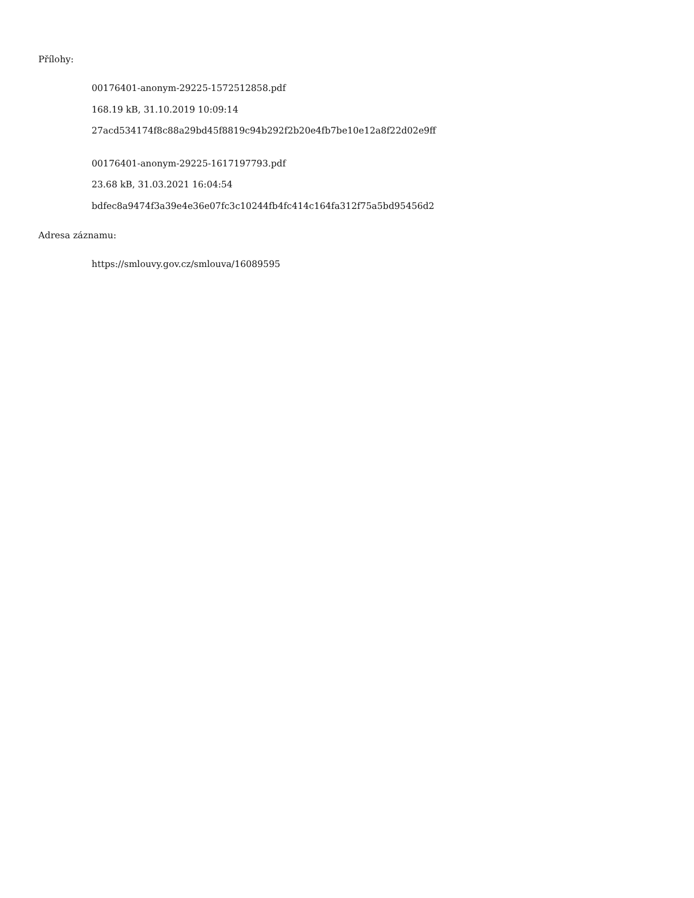Přílohy:
00176401-anonym-29225-1572512858.pdf
168.19 kB, 31.10.2019 10:09:14
27acd534174f8c88a29bd45f8819c94b292f2b20e4fb7be10e12a8f22d02e9ff
00176401-anonym-29225-1617197793.pdf
23.68 kB, 31.03.2021 16:04:54
bdfec8a9474f3a39e4e36e07fc3c10244fb4fc414c164fa312f75a5bd95456d2
Adresa záznamu:
https://smlouvy.gov.cz/smlouva/16089595